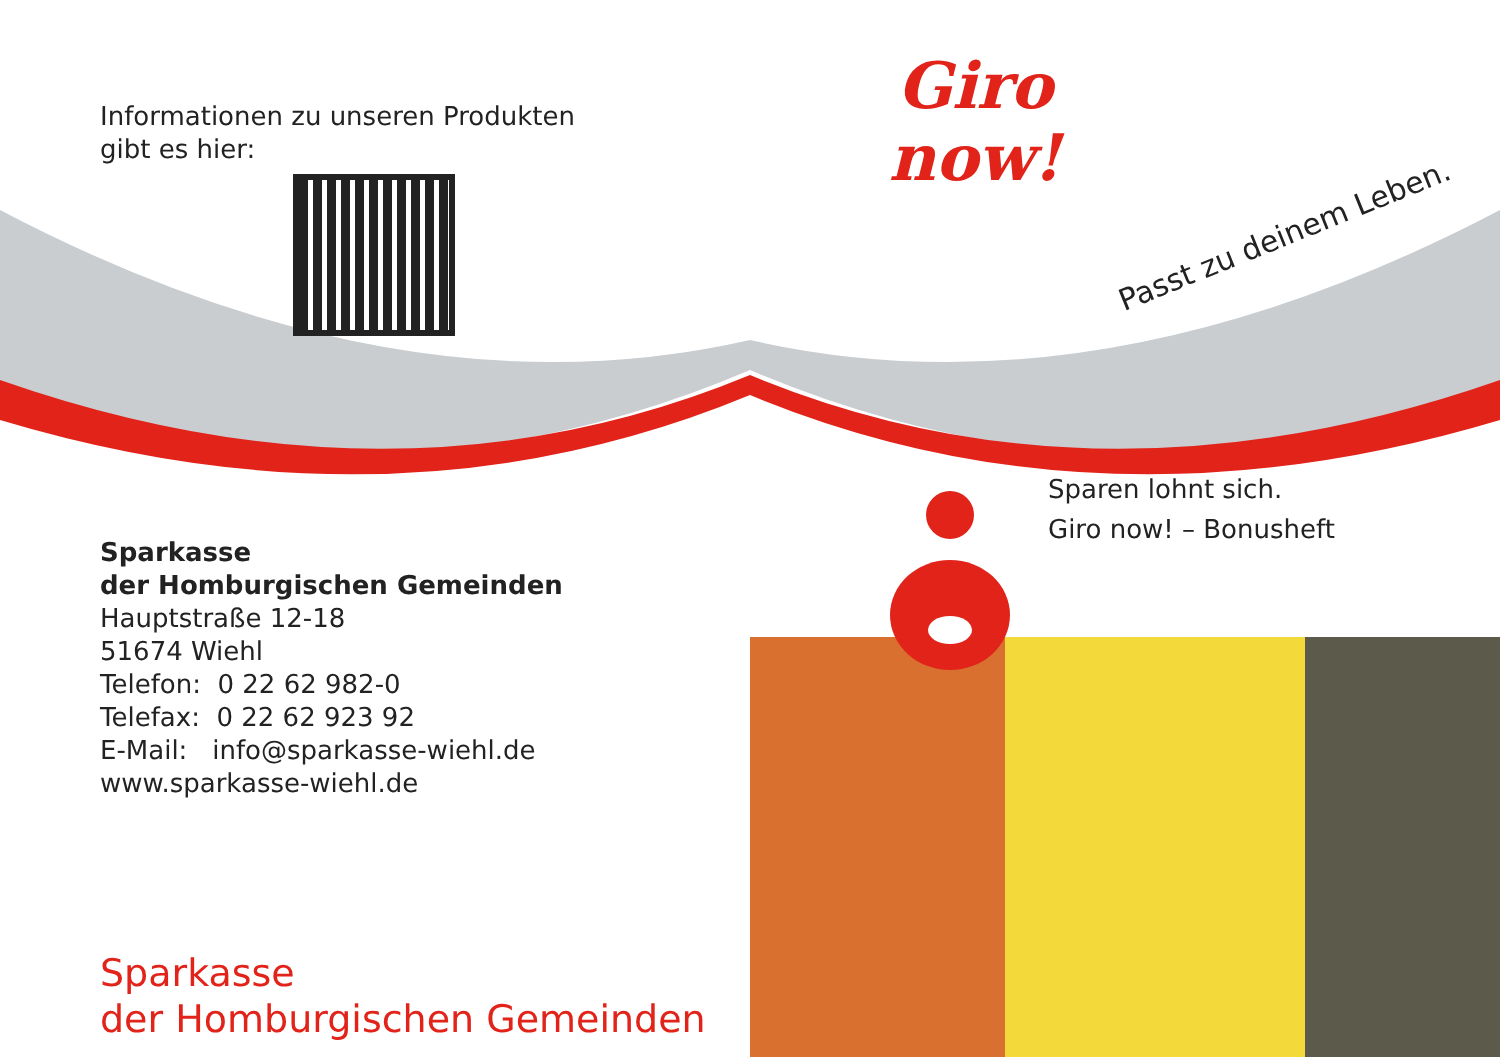Informationen zu unseren Produkten
gibt es hier:
Sparkasse
der Homburgischen Gemeinden
Hauptstraße 12-18
51674 Wiehl
Telefon: 0 22 62 982-0
Telefax: 0 22 62 923 92
E-Mail: info@sparkasse-wiehl.de
www.sparkasse-wiehl.de
Sparkasse
der Homburgischen Gemeinden
Giro
now!
Passt zu deinem Leben.
Sparen lohnt sich.
Giro now! – Bonusheft